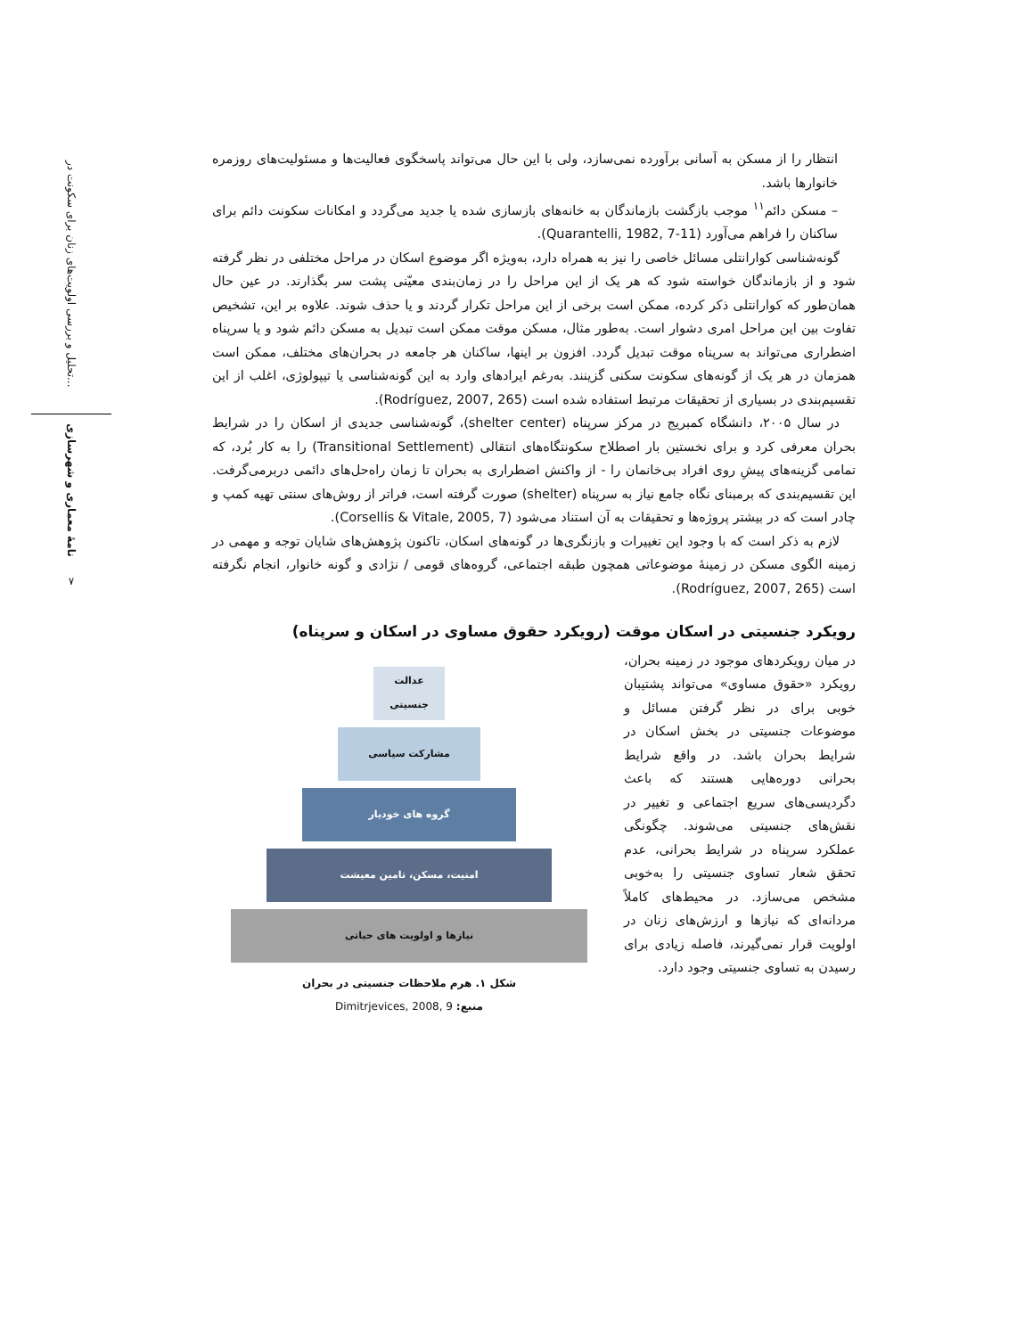تحلیل و بررسی اولویت‌های زنان برای سکونت در...
نامهٔ معماری و شهرسازی
۷
انتظار را از مسکن به آسانی برآورده نمی‌سازد، ولی با این حال می‌تواند پاسخگوی فعالیت‌ها و مسئولیت‌های روزمره خانوارها باشد.
– مسکن دائم<sup>۱۱</sup> موجب بازگشت بازماندگان به خانه‌های بازسازی شده یا جدید می‌گردد و امکانات سکونت دائم برای ساکنان را فراهم می‌آورد (Quarantelli, 1982, 7-11).
گونه‌شناسی کوارانتلی مسائل خاصی را نیز به همراه دارد، به‌ویژه اگر موضوع اسکان در مراحل مختلفی در نظر گرفته شود و از بازماندگان خواسته شود که هر یک از این مراحل را در زمان‌بندی معیّنی پشت سر بگذارند. در عین حال همان‌طور که کوارانتلی ذکر کرده، ممکن است برخی از این مراحل تکرار گردند و یا حذف شوند. علاوه بر این، تشخیص تفاوت بین این مراحل امری دشوار است. به‌طور مثال، مسکن موقت ممکن است تبدیل به مسکن دائم شود و یا سرپناه اضطراری می‌تواند به سرپناه موقت تبدیل گردد. افزون بر اینها، ساکنان هر جامعه در بحران‌های مختلف، ممکن است همزمان در هر یک از گونه‌های سکونت سکنی گزینند. به‌رغم ایرادهای وارد به این گونه‌شناسی یا تیپولوژی، اغلب از این تقسیم‌بندی در بسیاری از تحقیقات مرتبط استفاده شده است (Rodríguez, 2007, 265).
در سال ۲۰۰۵، دانشگاه کمبریج در مرکز سرپناه (shelter center)، گونه‌شناسی جدیدی از اسکان را در شرایط بحران معرفی کرد و برای نخستین بار اصطلاح سکونتگاه‌های انتقالی (Transitional Settlement) را به کار بُرد، که تمامی گزینه‌های پیشِ روی افراد بی‌خانمان را - از واکنش اضطراری به بحران تا زمان راه‌حل‌های دائمی دربرمی‌گرفت. این تقسیم‌بندی که برمبنای نگاه جامع نیاز به سرپناه (shelter) صورت گرفته است، فراتر از روش‌های سنتی تهیه کمپ و چادر است که در بیشتر پروژه‌ها و تحقیقات به آن استناد می‌شود (Corsellis & Vitale, 2005, 7).
لازم به ذکر است که با وجود این تغییرات و بازنگری‌ها در گونه‌های اسکان، تاکنون پژوهش‌های شایان توجه و مهمی در زمینه الگوی مسکن در زمینهٔ موضوعاتی همچون طبقه اجتماعی، گروه‌های قومی / نژادی و گونه خانوار، انجام نگرفته است (Rodríguez, 2007, 265).
رویکرد جنسیتی در اسکان موقت (رویکرد حقوق مساوی در اسکان و سرپناه)
در میان رویکردهای موجود در زمینه بحران، رویکرد «حقوق مساوی» می‌تواند پشتیبان خوبی برای در نظر گرفتن مسائل و موضوعات جنسیتی در بخش اسکان در شرایط بحران باشد. در واقع شرایط بحرانی دوره‌هایی هستند که باعث دگردیسی‌های سریع اجتماعی و تغییر در نقش‌های جنسیتی می‌شوند. چگونگی عملکرد سرپناه در شرایط بحرانی، عدم تحقق شعار تساوی جنسیتی را به‌خوبی مشخص می‌سازد. در محیط‌های کاملاً مردانه‌ای که نیازها و ارزش‌های زنان در اولویت قرار نمی‌گیرند، فاصله زیادی برای رسیدن به تساوی جنسیتی وجود دارد.
عدالت
جنسیتی
مشارکت سیاسی
گروه های خودیار
امنیت، مسکن، تامین معیشت
نیازها و اولویت های حیاتی
شکل ۱. هرم ملاحظات جنسیتی در بحران
منبع: Dimitrjevices, 2008, 9